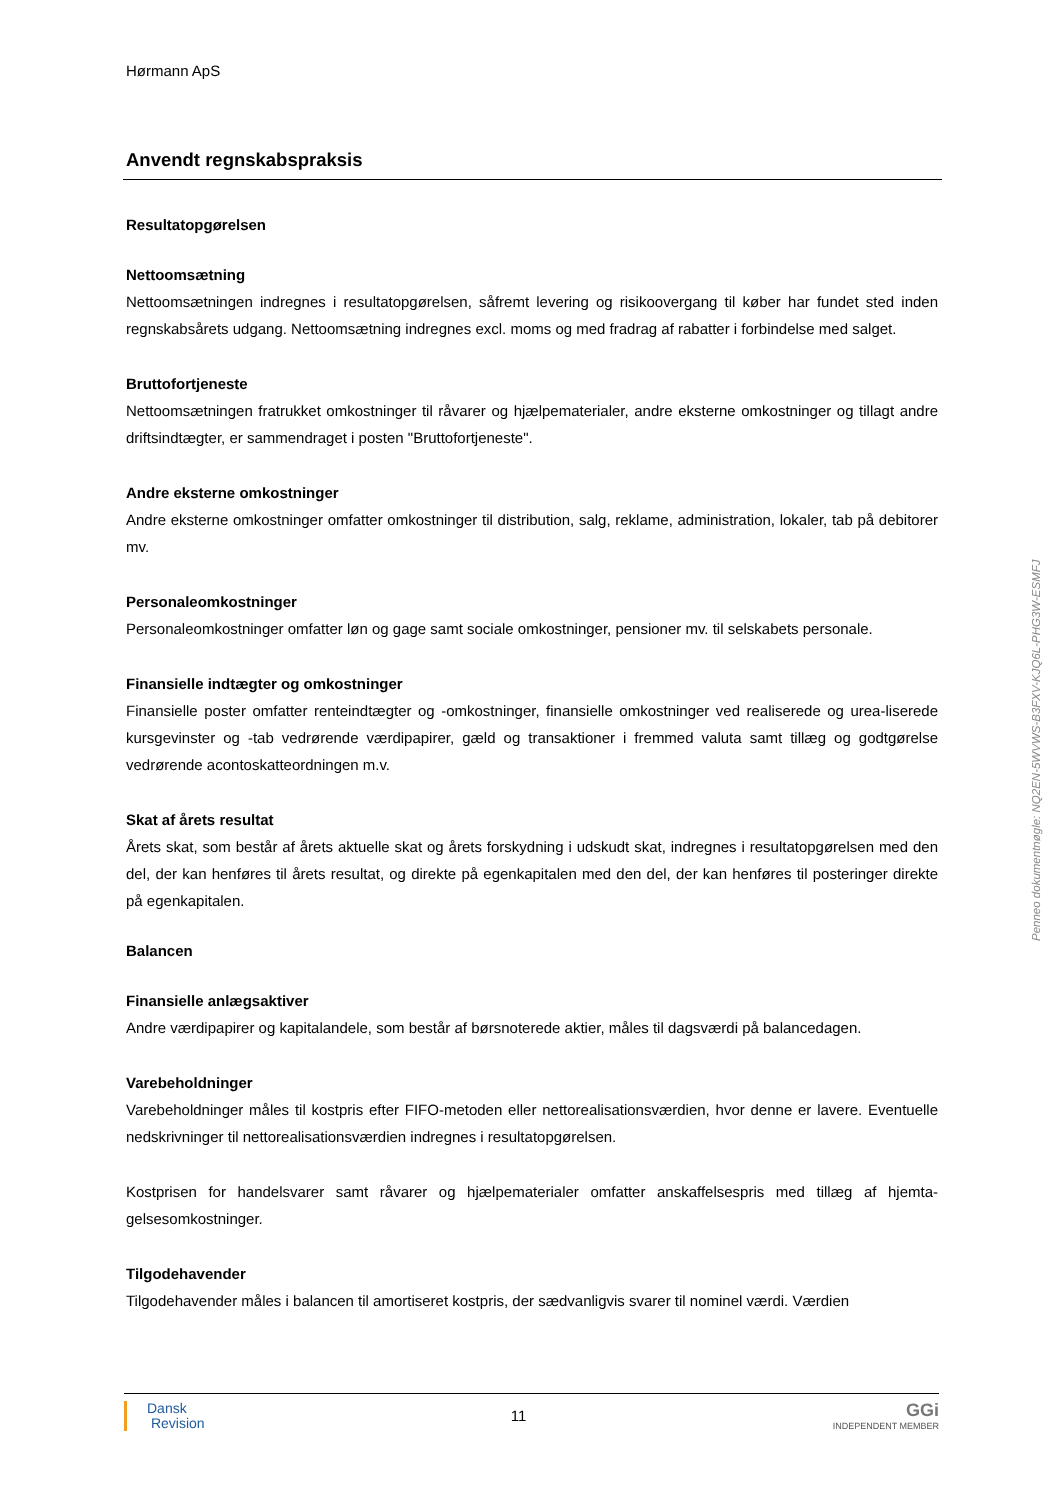Hørmann ApS
Anvendt regnskabspraksis
Resultatopgørelsen
Nettoomsætning
Nettoomsætningen indregnes i resultatopgørelsen, såfremt levering og risikoovergang til køber har fundet sted inden regnskabsårets udgang. Nettoomsætning indregnes excl. moms og med fradrag af rabatter i forbindelse med salget.
Bruttofortjeneste
Nettoomsætningen fratrukket omkostninger til råvarer og hjælpematerialer, andre eksterne omkostninger og tillagt andre driftsindtægter, er sammendraget i posten "Bruttofortjeneste".
Andre eksterne omkostninger
Andre eksterne omkostninger omfatter omkostninger til distribution, salg, reklame, administration, lokaler, tab på debitorer mv.
Personaleomkostninger
Personaleomkostninger omfatter løn og gage samt sociale omkostninger, pensioner mv. til selskabets personale.
Finansielle indtægter og omkostninger
Finansielle poster omfatter renteindtægter og -omkostninger, finansielle omkostninger ved realiserede og urea-liserede kursgevinster og -tab vedrørende værdipapirer, gæld og transaktioner i fremmed valuta samt tillæg og godtgørelse vedrørende acontoskatteordningen m.v.
Skat af årets resultat
Årets skat, som består af årets aktuelle skat og årets forskydning i udskudt skat, indregnes i resultatopgørelsen med den del, der kan henføres til årets resultat, og direkte på egenkapitalen med den del, der kan henføres til posteringer direkte på egenkapitalen.
Balancen
Finansielle anlægsaktiver
Andre værdipapirer og kapitalandele, som består af børsnoterede aktier, måles til dagsværdi på balancedagen.
Varebeholdninger
Varebeholdninger måles til kostpris efter FIFO-metoden eller nettorealisationsværdien, hvor denne er lavere. Eventuelle nedskrivninger til nettorealisationsværdien indregnes i resultatopgørelsen.
Kostprisen for handelsvarer samt råvarer og hjælpematerialer omfatter anskaffelsespris med tillæg af hjemta-gelsesomkostninger.
Tilgodehavender
Tilgodehavender måles i balancen til amortiseret kostpris, der sædvanligvis svarer til nominel værdi. Værdien
Penneo dokumentnøgle: NQ2EN-5WVWS-B3FXV-KJQ6L-PHG3W-ESMFJ
Dansk
Revision
11
GGi
INDEPENDENT MEMBER